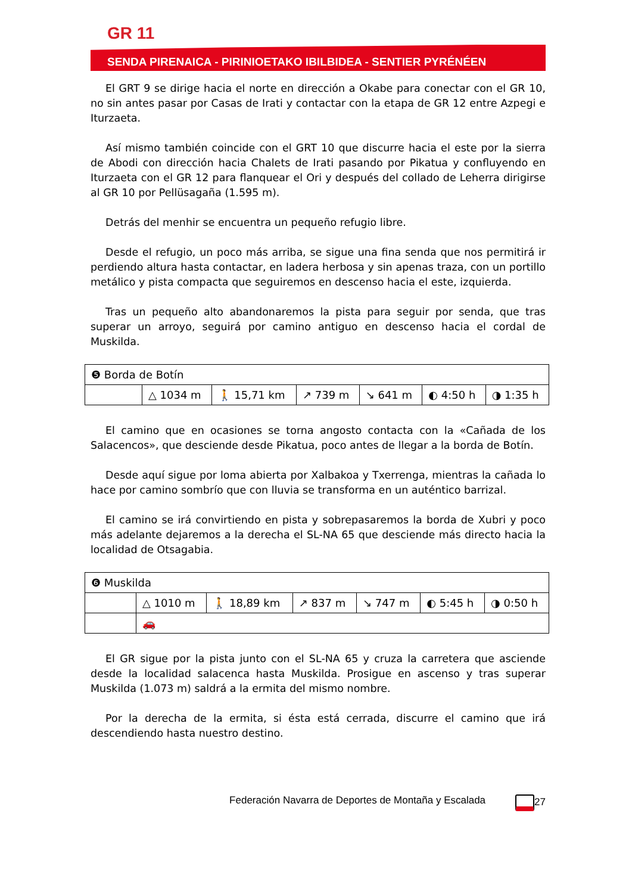GR 11
SENDA PIRENAICA - PIRINIOETAKO IBILBIDEA - SENTIER PYRÉNÉEN
El GRT 9 se dirige hacia el norte en dirección a Okabe para conectar con el GR 10, no sin antes pasar por Casas de Irati y contactar con la etapa de GR 12 entre Azpegi e Iturzaeta.
Así mismo también coincide con el GRT 10 que discurre hacia el este por la sierra de Abodi con dirección hacia Chalets de Irati pasando por Pikatua y confluyendo en Iturzaeta con el GR 12 para flanquear el Ori y después del collado de Leherra dirigirse al GR 10 por Pellüsagaña (1.595 m).
Detrás del menhir se encuentra un pequeño refugio libre.
Desde el refugio, un poco más arriba, se sigue una fina senda que nos permitirá ir perdiendo altura hasta contactar, en ladera herbosa y sin apenas traza, con un portillo metálico y pista compacta que seguiremos en descenso hacia el este, izquierda.
Tras un pequeño alto abandonaremos la pista para seguir por senda, que tras superar un arroyo, seguirá por camino antiguo en descenso hacia el cordal de Muskilda.
| ❺ Borda de Botín | | | | | | |
| | △ 1034 m | 🚶 15,71 km | ↗ 739 m | ↘ 641 m | ◐ 4:50 h | ◑ 1:35 h |
El camino que en ocasiones se torna angosto contacta con la «Cañada de los Salacencos», que desciende desde Pikatua, poco antes de llegar a la borda de Botín.
Desde aquí sigue por loma abierta por Xalbakoa y Txerrenga, mientras la cañada lo hace por camino sombrío que con lluvia se transforma en un auténtico barrizal.
El camino se irá convirtiendo en pista y sobrepasaremos la borda de Xubri y poco más adelante dejaremos a la derecha el SL-NA 65 que desciende más directo hacia la localidad de Otsagabia.
| ❻ Muskilda | | | | | | |
| | △ 1010 m | 🚶 18,89 km | ↗ 837 m | ↘ 747 m | ◐ 5:45 h | ◑ 0:50 h |
| | 🚗 | | | | | |
El GR sigue por la pista junto con el SL-NA 65 y cruza la carretera que asciende desde la localidad salacenca hasta Muskilda. Prosigue en ascenso y tras superar Muskilda (1.073 m) saldrá a la ermita del mismo nombre.
Por la derecha de la ermita, si ésta está cerrada, discurre el camino que irá descendiendo hasta nuestro destino.
Federación Navarra de Deportes de Montaña y Escalada 27